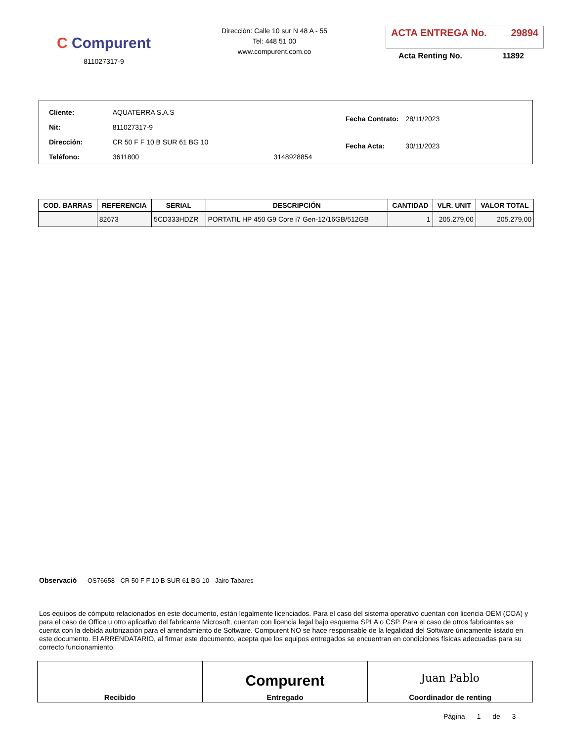C Compurent
811027317-9
Dirección: Calle 10 sur N 48 A - 55
Tel: 448 51 00
www.compurent.com.co
ACTA ENTREGA No. 29894
Acta Renting No. 11892
| Cliente: | AQUATERRA S.A.S | |
| Nit: | 811027317-9 | |
| Dirección: | CR 50 F F 10 B SUR 61 BG 10 | |
| Teléfono: | 3611800 | 3148928854 |
| Fecha Contrato: | 28/11/2023 |
| Fecha Acta: | 30/11/2023 |
| COD. BARRAS | REFERENCIA | SERIAL | DESCRIPCIÓN | CANTIDAD | VLR. UNIT | VALOR TOTAL |
| --- | --- | --- | --- | --- | --- | --- |
| | 82673 | 5CD333HDZR | PORTATIL HP 450 G9 Core i7 Gen-12/16GB/512GB | 1 | 205.279,00 | 205.279,00 |
Observació OS76658 - CR 50 F F 10 B SUR 61 BG 10 - Jairo Tabares
Los equipos de cómputo relacionados en este documento, están legalmente licenciados. Para el caso del sistema operativo cuentan con licencia OEM (COA) y para el caso de Office u otro aplicativo del fabricante Microsoft, cuentan con licencia legal bajo esquema SPLA o CSP. Para el caso de otros fabricantes se cuenta con la debida autorización para el arrendamiento de Software. Compurent NO se hace responsable de la legalidad del Software únicamente listado en este documento. El ARRENDATARIO, al firmar este documento, acepta que los equipos entregados se encuentran en condiciones físicas adecuadas para su correcto funcionamiento.
| Recibido | Compurent Entregado | Juan Pablo Coordinador de renting |
Página 1 de 3